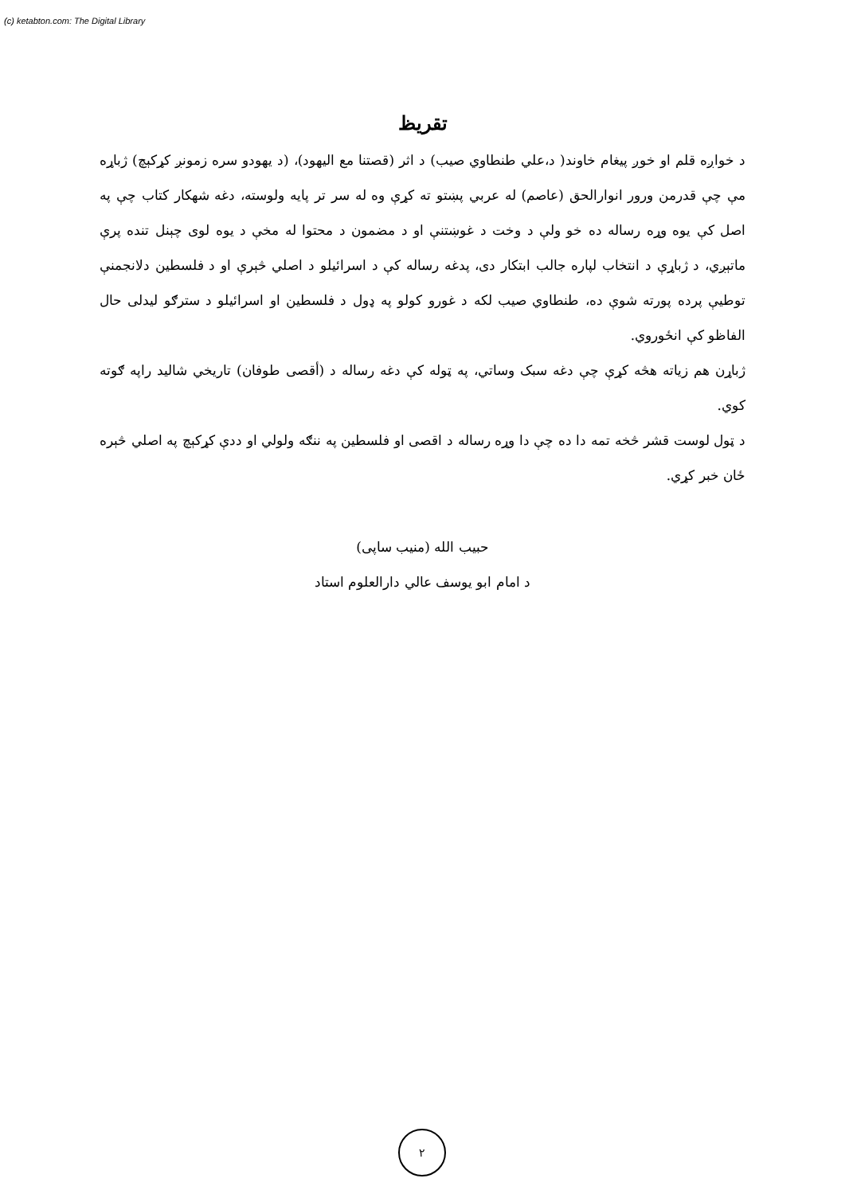(c) ketabton.com: The Digital Library
تقريظ
د خواږه قلم او خوږ پيغام خاوند( د،علي طنطاوي صيب) د اثر (قصتنا مع اليهود)، (د يهودو سره زمونږ کړکېچ) ژباړه مې چې قدرمن ورور انوارالحق (عاصم) له عربي پښتو ته کړې وه له سر تر پايه ولوسته، دغه شهکار کتاب چې په اصل کې يوه وړه رساله ده خو ولې د وخت د غوښتنې او د مضمون د محتوا له مخې د يوه لوی چېنل تنده پرې ماتېږي، د ژباړې د انتخاب لپاره جالب ابتکار دی، پدغه رساله کې د اسرائيلو د اصلي څېرې او د فلسطين دلانجمنې توطيې پرده پورته شوې ده، طنطاوي صيب لکه د غورو کولو په ډول د فلسطين او اسرائيلو د سترګو ليدلی حال الفاظو کې انځوروي.
ژباړن هم زياته هڅه کړې چې دغه سبک وساتي، په ټوله کې دغه رساله د (أقصی طوفان) تاريخي شاليد راپه ګوته کوي.
د ټول لوست قشر څخه تمه دا ده چې دا وړه رساله د اقصی او فلسطين په ننګه ولولي او ددې کړکېچ په اصلي څېره ځان خبر کړي.
حبيب الله (منيب ساپی)
د امام ابو يوسف عالي دارالعلوم استاد
٢